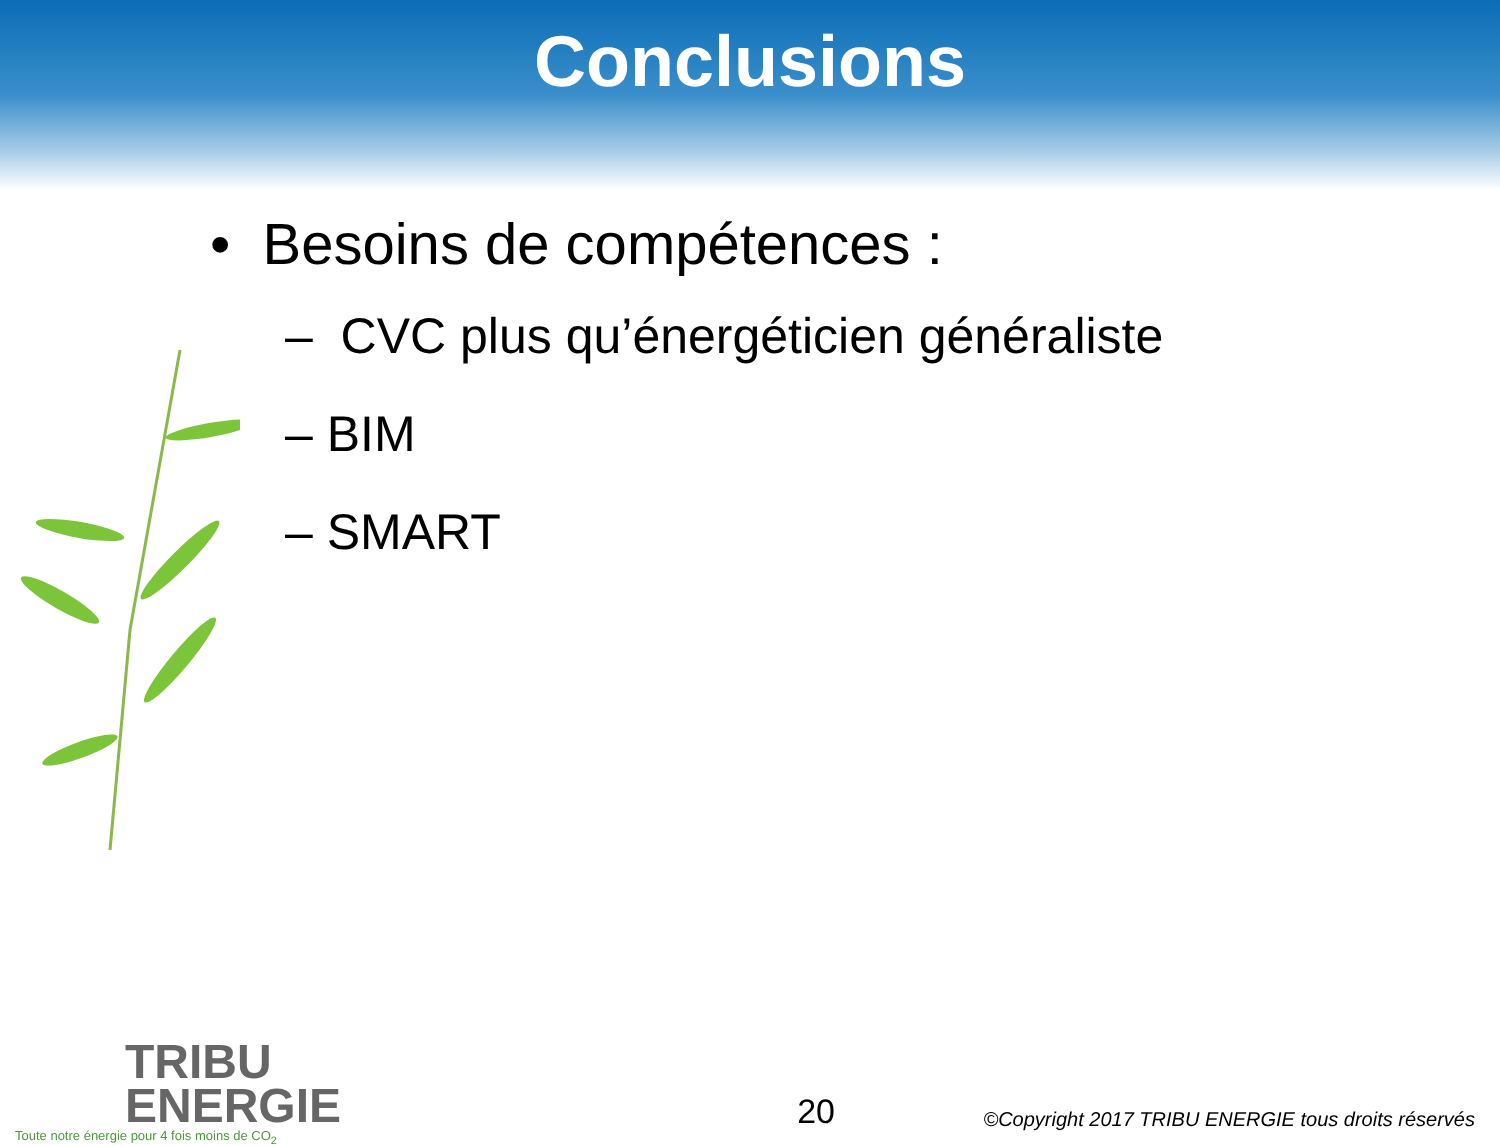Conclusions
• Besoins de compétences :
– CVC plus qu’énergéticien généraliste
– BIM
– SMART
TRIBU
ENERGIE
Toute notre énergie pour 4 fois moins de CO<sub>2</sub>
20
©Copyright 2017 TRIBU ENERGIE tous droits réservés